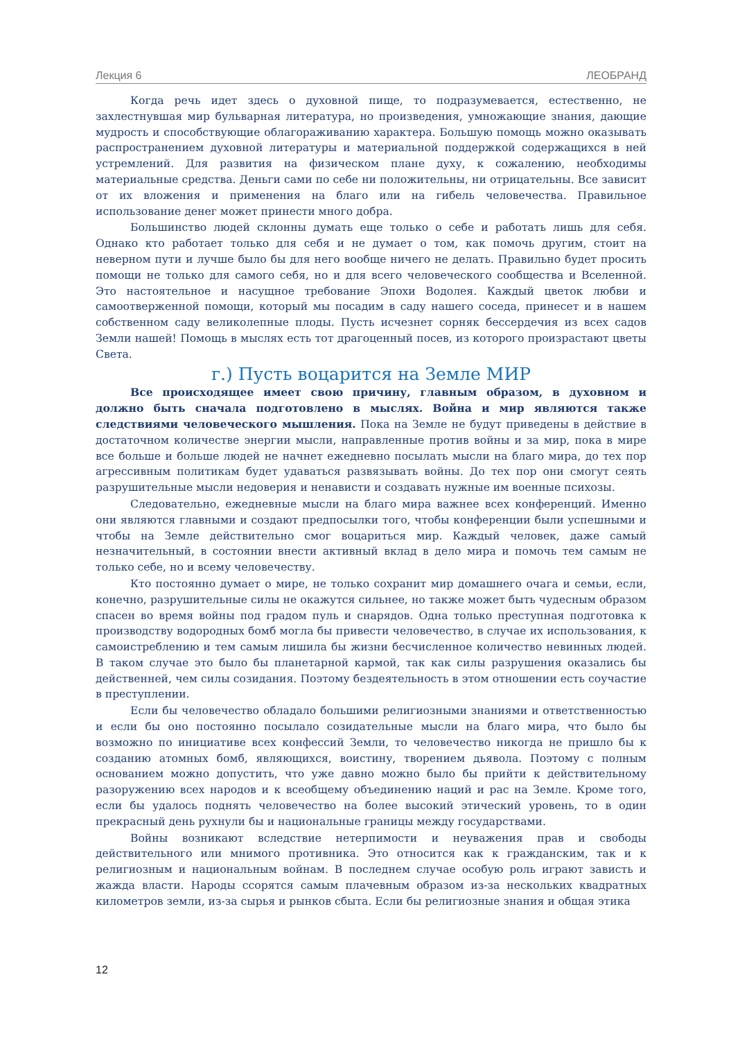Лекция 6 ЛЕОБРАНД
Когда речь идет здесь о духовной пище, то подразумевается, естественно, не захлестнувшая мир бульварная литература, но произведения, умножающие знания, дающие мудрость и способствующие облагораживанию характера. Большую помощь можно оказывать распространением духовной литературы и материальной поддержкой содержащихся в ней устремлений. Для развития на физическом плане духу, к сожалению, необходимы материальные средства. Деньги сами по себе ни положительны, ни отрицательны. Все зависит от их вложения и применения на благо или на гибель человечества. Правильное использование денег может принести много добра.
Большинство людей склонны думать еще только о себе и работать лишь для себя. Однако кто работает только для себя и не думает о том, как помочь другим, стоит на неверном пути и лучше было бы для него вообще ничего не делать. Правильно будет просить помощи не только для самого себя, но и для всего человеческого сообщества и Вселенной. Это настоятельное и насущное требование Эпохи Водолея. Каждый цветок любви и самоотверженной помощи, который мы посадим в саду нашего соседа, принесет и в нашем собственном саду великолепные плоды. Пусть исчезнет сорняк бессердечия из всех садов Земли нашей! Помощь в мыслях есть тот драгоценный посев, из которого произрастают цветы Света.
г.) Пусть воцарится на Земле МИР
Все происходящее имеет свою причину, главным образом, в духовном и должно быть сначала подготовлено в мыслях. Война и мир являются также следствиями человеческого мышления. Пока на Земле не будут приведены в действие в достаточном количестве энергии мысли, направленные против войны и за мир, пока в мире все больше и больше людей не начнет ежедневно посылать мысли на благо мира, до тех пор агрессивным политикам будет удаваться развязывать войны. До тех пор они смогут сеять разрушительные мысли недоверия и ненависти и создавать нужные им военные психозы.
Следовательно, ежедневные мысли на благо мира важнее всех конференций. Именно они являются главными и создают предпосылки того, чтобы конференции были успешными и чтобы на Земле действительно смог воцариться мир. Каждый человек, даже самый незначительный, в состоянии внести активный вклад в дело мира и помочь тем самым не только себе, но и всему человечеству.
Кто постоянно думает о мире, не только сохранит мир домашнего очага и семьи, если, конечно, разрушительные силы не окажутся сильнее, но также может быть чудесным образом спасен во время войны под градом пуль и снарядов. Одна только преступная подготовка к производству водородных бомб могла бы привести человечество, в случае их использования, к самоистреблению и тем самым лишила бы жизни бесчисленное количество невинных людей. В таком случае это было бы планетарной кармой, так как силы разрушения оказались бы действенней, чем силы созидания. Поэтому бездеятельность в этом отношении есть соучастие в преступлении.
Если бы человечество обладало большими религиозными знаниями и ответственностью и если бы оно постоянно посылало созидательные мысли на благо мира, что было бы возможно по инициативе всех конфессий Земли, то человечество никогда не пришло бы к созданию атомных бомб, являющихся, воистину, творением дьявола. Поэтому с полным основанием можно допустить, что уже давно можно было бы прийти к действительному разоружению всех народов и к всеобщему объединению наций и рас на Земле. Кроме того, если бы удалось поднять человечество на более высокий этический уровень, то в один прекрасный день рухнули бы и национальные границы между государствами.
Войны возникают вследствие нетерпимости и неуважения прав и свободы действительного или мнимого противника. Это относится как к гражданским, так и к религиозным и национальным войнам. В последнем случае особую роль играют зависть и жажда власти. Народы ссорятся самым плачевным образом из-за нескольких квадратных километров земли, из-за сырья и рынков сбыта. Если бы религиозные знания и общая этика
12